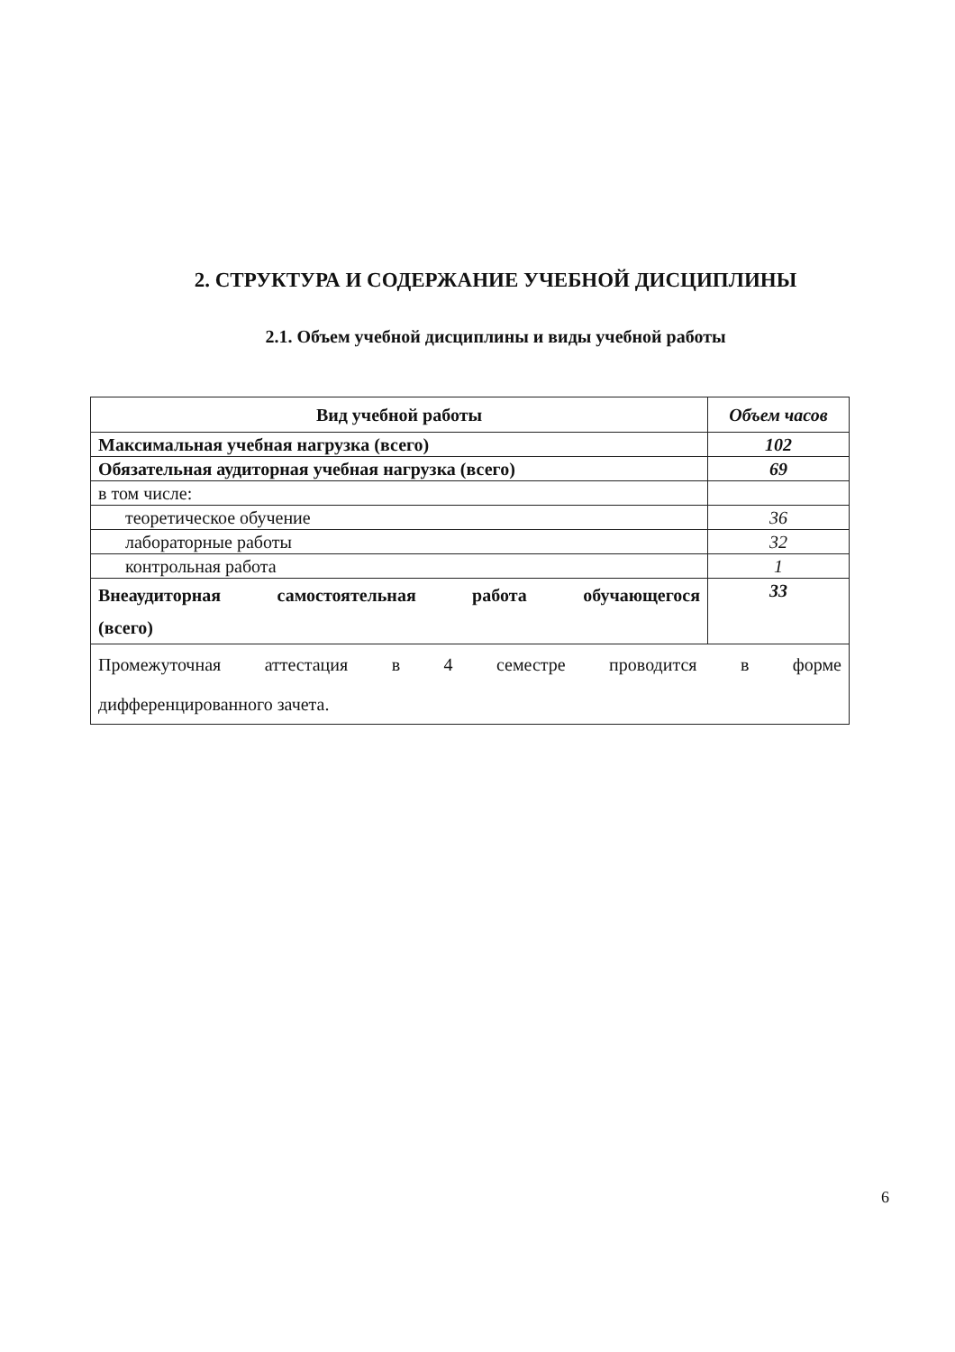2. СТРУКТУРА И СОДЕРЖАНИЕ УЧЕБНОЙ ДИСЦИПЛИНЫ
2.1. Объем учебной дисциплины и виды учебной работы
| Вид учебной работы | Объем часов |
| --- | --- |
| Максимальная учебная нагрузка (всего) | 102 |
| Обязательная аудиторная учебная нагрузка (всего) | 69 |
| в том числе: | |
| теоретическое обучение | 36 |
| лабораторные работы | 32 |
| контрольная работа | 1 |
| Внеаудиторная самостоятельная работа обучающегося (всего) | 33 |
| Промежуточная аттестация в 4 семестре проводится в форме дифференцированного зачета. | |
6